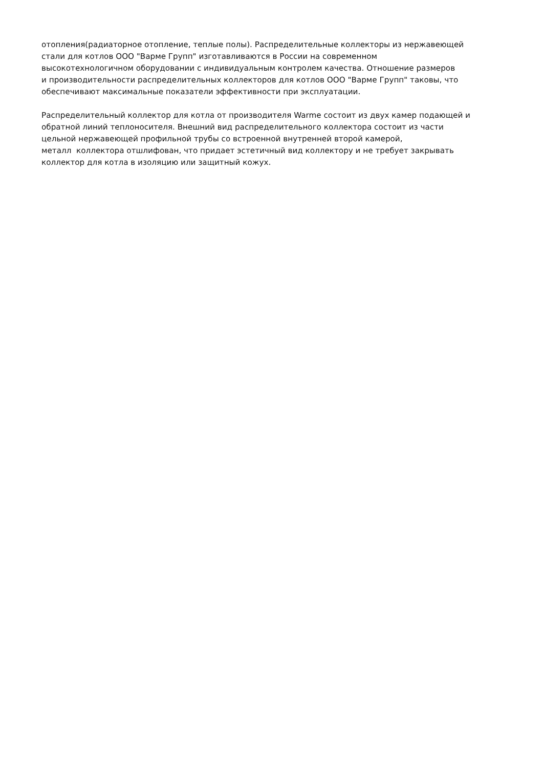отопления(радиаторное отопление, теплые полы). Распределительные коллекторы из нержавеющей
стали для котлов ООО "Варме Групп" изготавливаются в России на современном
высокотехнологичном оборудовании с индивидуальным контролем качества. Отношение размеров
и производительности распределительных коллекторов для котлов ООО "Варме Групп" таковы, что
обеспечивают максимальные показатели эффективности при эксплуатации.
Распределительный коллектор для котла от производителя Warme состоит из двух камер подающей и
обратной линий теплоносителя. Внешний вид распределительного коллектора состоит из части
цельной нержавеющей профильной трубы со встроенной внутренней второй камерой,
металл коллектора отшлифован, что придает эстетичный вид коллектору и не требует закрывать
коллектор для котла в изоляцию или защитный кожух.